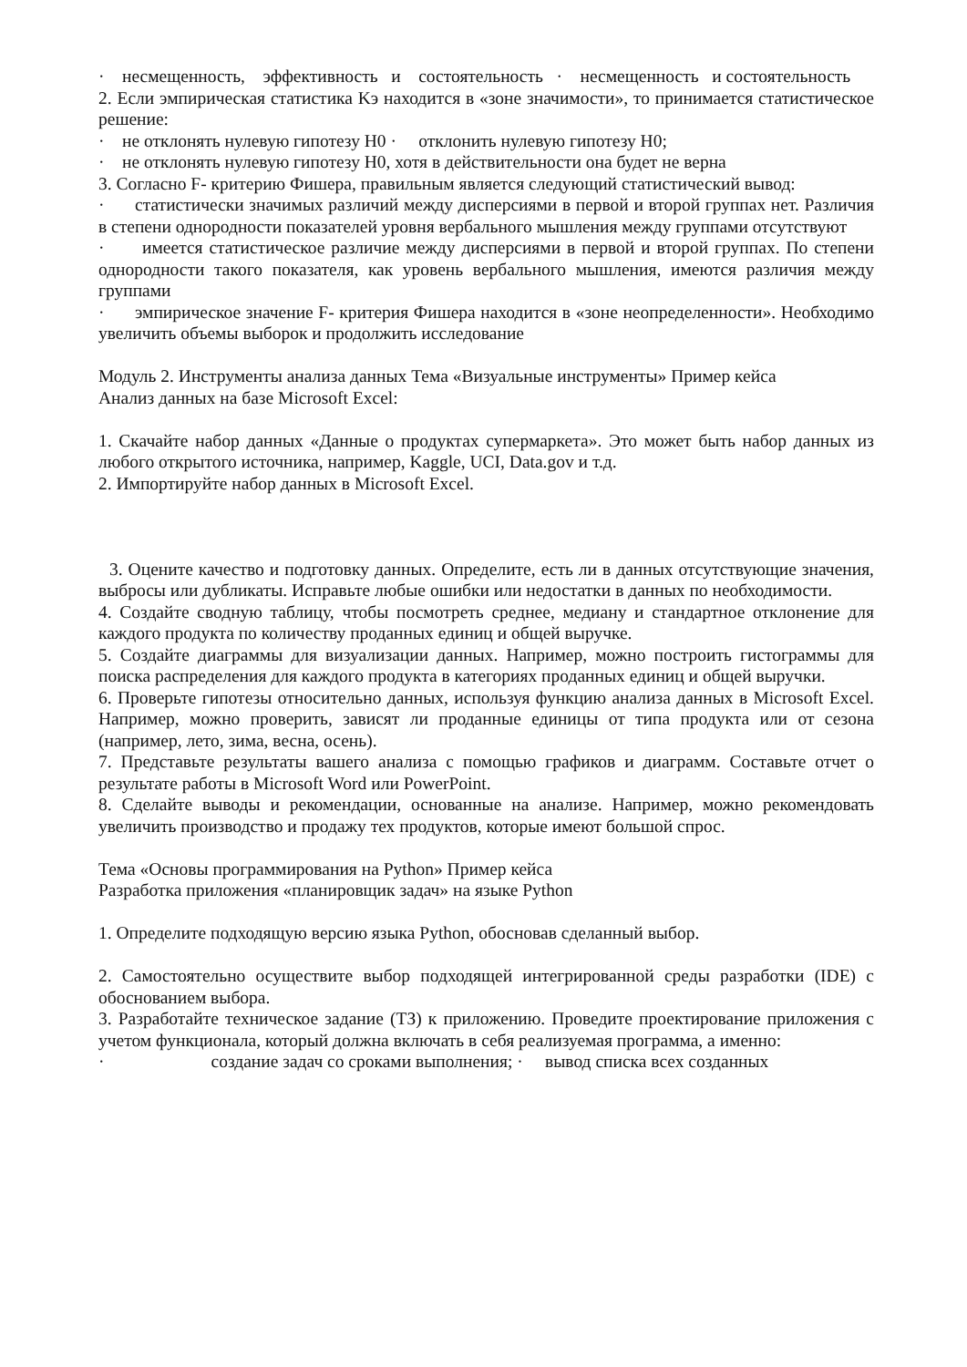· несмещенность, эффективность и состоятельность · несмещенность и состоятельность
2. Если эмпирическая статистика Kэ находится в «зоне значимости», то принимается статистическое решение:
· не отклонять нулевую гипотезу H0 · отклонить нулевую гипотезу H0;
· не отклонять нулевую гипотезу H0, хотя в действительности она будет не верна
3. Согласно F- критерию Фишера, правильным является следующий статистический вывод:
· статистически значимых различий между дисперсиями в первой и второй группах нет. Различия в степени однородности показателей уровня вербального мышления между группами отсутствуют
· имеется статистическое различие между дисперсиями в первой и второй группах. По степени однородности такого показателя, как уровень вербального мышления, имеются различия между группами
· эмпирическое значение F- критерия Фишера находится в «зоне неопределенности». Необходимо увеличить объемы выборок и продолжить исследование
Модуль 2. Инструменты анализа данных Тема «Визуальные инструменты» Пример кейса
Анализ данных на базе Microsoft Excel:
1. Скачайте набор данных «Данные о продуктах супермаркета». Это может быть набор данных из любого открытого источника, например, Kaggle, UCI, Data.gov и т.д.
2. Импортируйте набор данных в Microsoft Excel.
3. Оцените качество и подготовку данных. Определите, есть ли в данных отсутствующие значения, выбросы или дубликаты. Исправьте любые ошибки или недостатки в данных по необходимости.
4. Создайте сводную таблицу, чтобы посмотреть среднее, медиану и стандартное отклонение для каждого продукта по количеству проданных единиц и общей выручке.
5. Создайте диаграммы для визуализации данных. Например, можно построить гистограммы для поиска распределения для каждого продукта в категориях проданных единиц и общей выручки.
6. Проверьте гипотезы относительно данных, используя функцию анализа данных в Microsoft Excel. Например, можно проверить, зависят ли проданные единицы от типа продукта или от сезона (например, лето, зима, весна, осень).
7. Представьте результаты вашего анализа с помощью графиков и диаграмм. Составьте отчет о результате работы в Microsoft Word или PowerPoint.
8. Сделайте выводы и рекомендации, основанные на анализе. Например, можно рекомендовать увеличить производство и продажу тех продуктов, которые имеют большой спрос.
Тема «Основы программирования на Python» Пример кейса
Разработка приложения «планировщик задач» на языке Python
1. Определите подходящую версию языка Python, обосновав сделанный выбор.
2. Самостоятельно осуществите выбор подходящей интегрированной среды разработки (IDE) с обоснованием выбора.
3. Разработайте техническое задание (ТЗ) к приложению. Проведите проектирование приложения с учетом функционала, который должна включать в себя реализуемая программа, а именно:
· создание задач со сроками выполнения; · вывод списка всех созданных